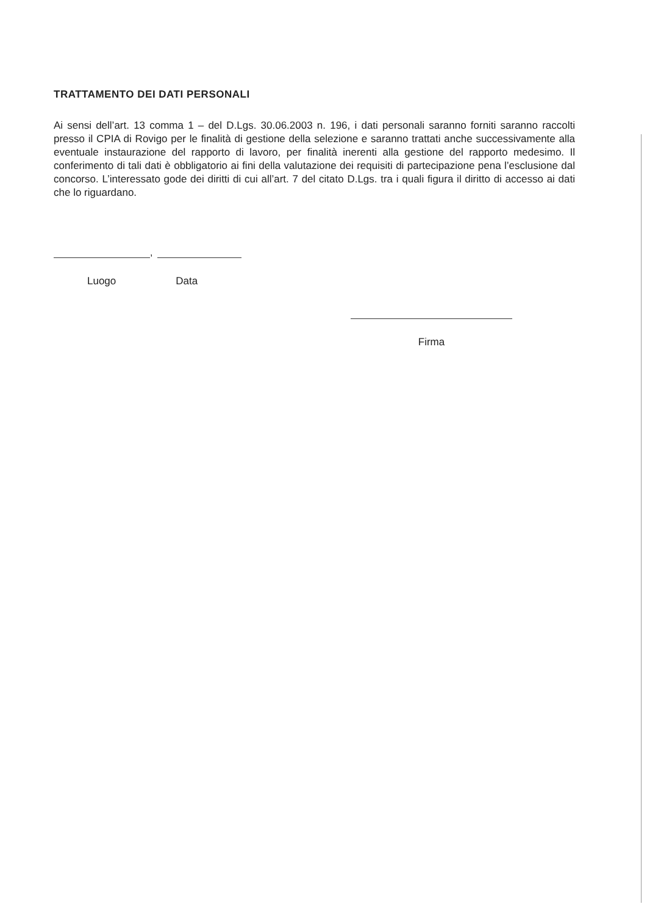TRATTAMENTO DEI DATI PERSONALI
Ai sensi dell’art. 13 comma 1 – del D.Lgs. 30.06.2003 n. 196, i dati personali saranno forniti saranno raccolti presso il CPIA di Rovigo per le finalità di gestione della selezione e saranno trattati anche successivamente alla eventuale instaurazione del rapporto di lavoro, per finalità inerenti alla gestione del rapporto medesimo. Il conferimento di tali dati è obbligatorio ai fini della valutazione dei requisiti di partecipazione pena l’esclusione dal concorso. L’interessato gode dei diritti di cui all’art. 7 del citato D.Lgs. tra i quali figura il diritto di accesso ai dati che lo riguardano.
,
Luogo Data
Firma